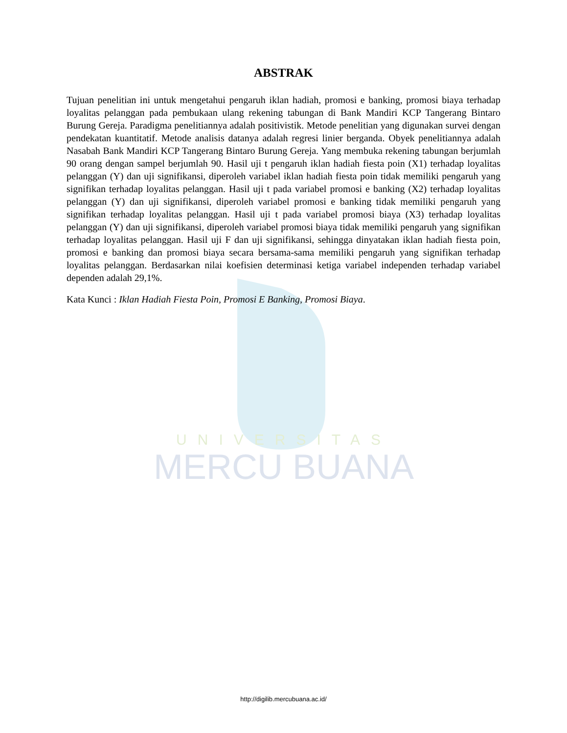UNIVERSITAS
MERCU BUANA
ABSTRAK
Tujuan penelitian ini untuk mengetahui pengaruh iklan hadiah, promosi e banking, promosi biaya terhadap loyalitas pelanggan pada pembukaan ulang rekening tabungan di Bank Mandiri KCP Tangerang Bintaro Burung Gereja. Paradigma penelitiannya adalah positivistik. Metode penelitian yang digunakan survei dengan pendekatan kuantitatif. Metode analisis datanya adalah regresi linier berganda. Obyek penelitiannya adalah Nasabah Bank Mandiri KCP Tangerang Bintaro Burung Gereja. Yang membuka rekening tabungan berjumlah 90 orang dengan sampel berjumlah 90. Hasil uji t pengaruh iklan hadiah fiesta poin (X1) terhadap loyalitas pelanggan (Y) dan uji signifikansi, diperoleh variabel iklan hadiah fiesta poin tidak memiliki pengaruh yang signifikan terhadap loyalitas pelanggan. Hasil uji t pada variabel promosi e banking (X2) terhadap loyalitas pelanggan (Y) dan uji signifikansi, diperoleh variabel promosi e banking tidak memiliki pengaruh yang signifikan terhadap loyalitas pelanggan. Hasil uji t pada variabel promosi biaya (X3) terhadap loyalitas pelanggan (Y) dan uji signifikansi, diperoleh variabel promosi biaya tidak memiliki pengaruh yang signifikan terhadap loyalitas pelanggan. Hasil uji F dan uji signifikansi, sehingga dinyatakan iklan hadiah fiesta poin, promosi e banking dan promosi biaya secara bersama-sama memiliki pengaruh yang signifikan terhadap loyalitas pelanggan. Berdasarkan nilai koefisien determinasi ketiga variabel independen terhadap variabel dependen adalah 29,1%.
Kata Kunci : Iklan Hadiah Fiesta Poin, Promosi E Banking, Promosi Biaya.
http://digilib.mercubuana.ac.id/